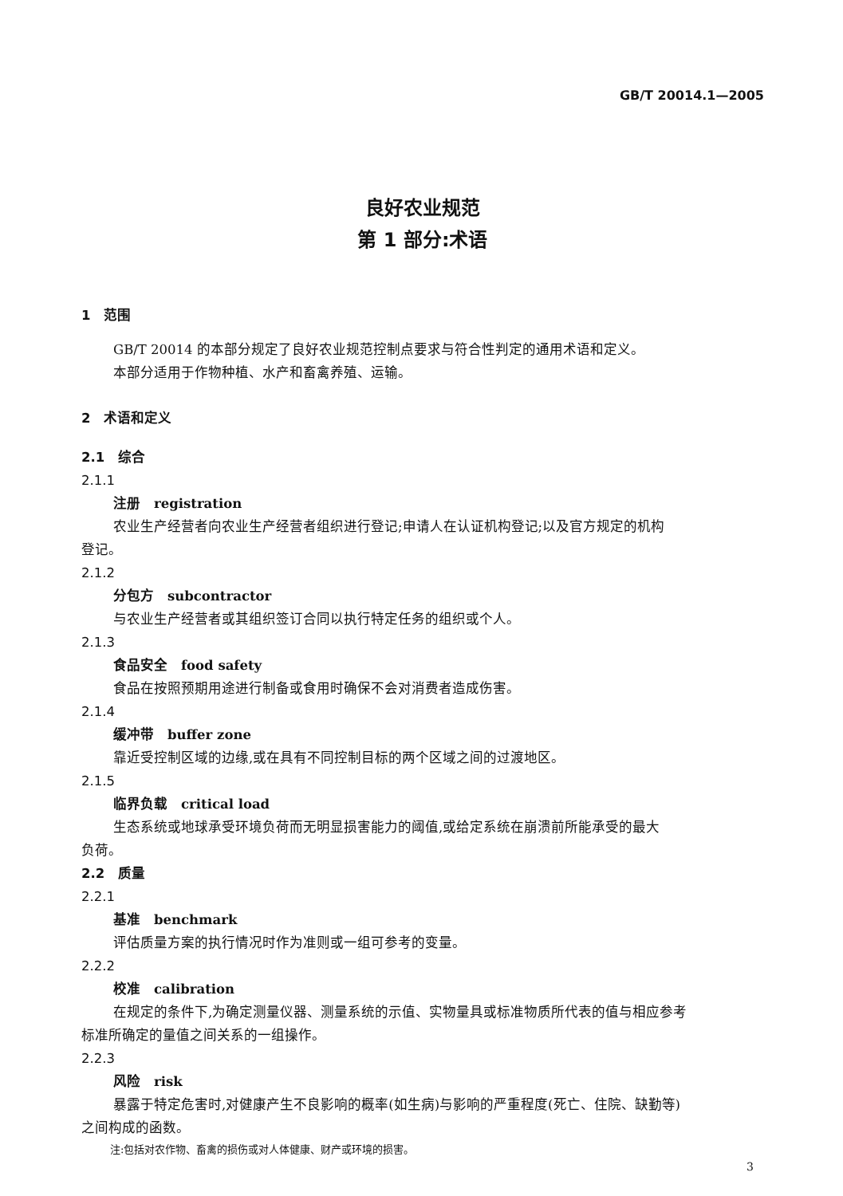GB/T 20014.1—2005
良好农业规范
第 1 部分:术语
1　范围
GB/T 20014 的本部分规定了良好农业规范控制点要求与符合性判定的通用术语和定义。
本部分适用于作物种植、水产和畜禽养殖、运输。
2　术语和定义
2.1　综合
2.1.1
注册　registration
农业生产经营者向农业生产经营者组织进行登记;申请人在认证机构登记;以及官方规定的机构
登记。
2.1.2
分包方　subcontractor
与农业生产经营者或其组织签订合同以执行特定任务的组织或个人。
2.1.3
食品安全　food safety
食品在按照预期用途进行制备或食用时确保不会对消费者造成伤害。
2.1.4
缓冲带　buffer zone
靠近受控制区域的边缘,或在具有不同控制目标的两个区域之间的过渡地区。
2.1.5
临界负载　critical load
生态系统或地球承受环境负荷而无明显损害能力的阈值,或给定系统在崩溃前所能承受的最大
负荷。
2.2　质量
2.2.1
基准　benchmark
评估质量方案的执行情况时作为准则或一组可参考的变量。
2.2.2
校准　calibration
在规定的条件下,为确定测量仪器、测量系统的示值、实物量具或标准物质所代表的值与相应参考
标准所确定的量值之间关系的一组操作。
2.2.3
风险　risk
暴露于特定危害时,对健康产生不良影响的概率(如生病)与影响的严重程度(死亡、住院、缺勤等)
之间构成的函数。
注:包括对农作物、畜禽的损伤或对人体健康、财产或环境的损害。
3